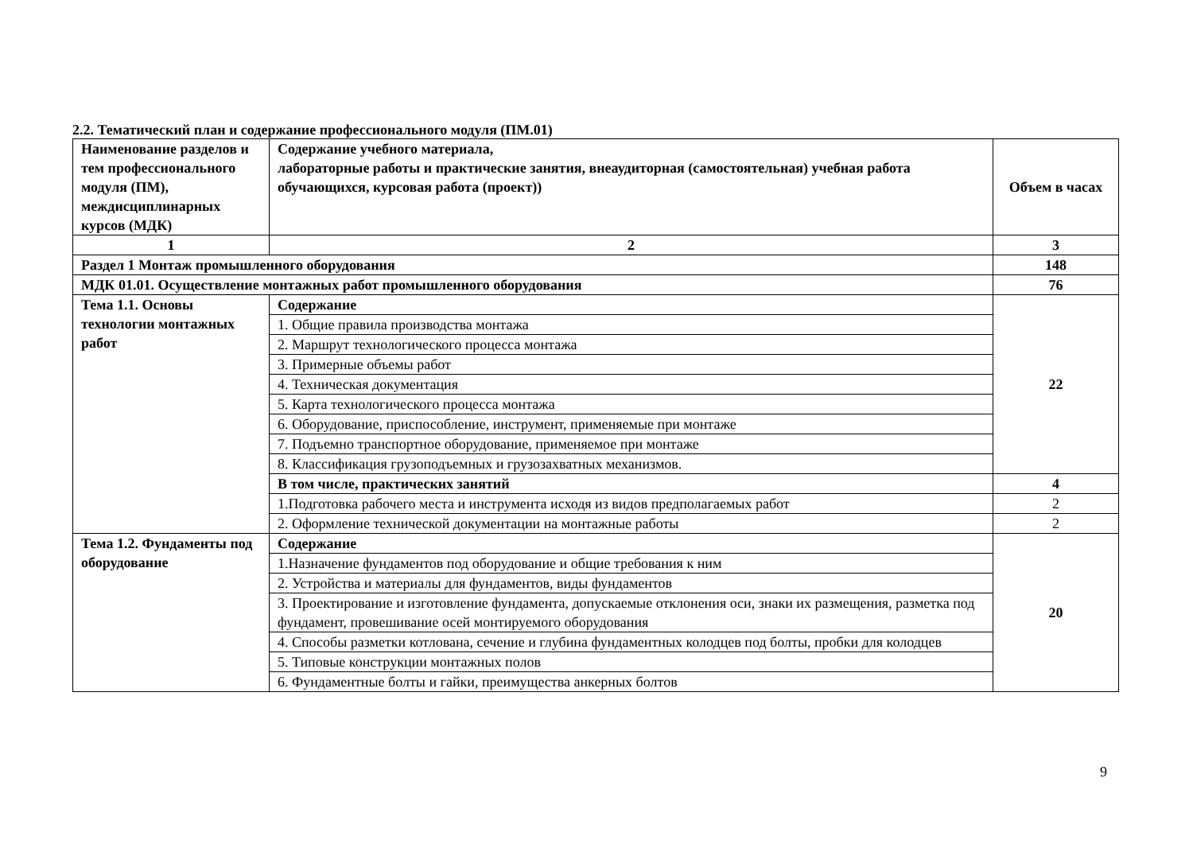2.2. Тематический план и содержание профессионального модуля (ПМ.01)
| Наименование разделов и тем профессионального модуля (ПМ), междисциплинарных курсов (МДК) | Содержание учебного материала, лабораторные работы и практические занятия, внеаудиторная (самостоятельная) учебная работа обучающихся, курсовая работа (проект)) | Объем в часах |
| --- | --- | --- |
| 1 | 2 | 3 |
| Раздел 1 Монтаж промышленного оборудования | | 148 |
| МДК 01.01. Осуществление монтажных работ промышленного оборудования | | 76 |
| Тема 1.1. Основы технологии монтажных работ | Содержание | 22 |
| | 1. Общие правила производства монтажа | |
| | 2. Маршрут технологического процесса монтажа | |
| | 3. Примерные объемы работ | |
| | 4. Техническая документация | |
| | 5. Карта технологического процесса монтажа | |
| | 6. Оборудование, приспособление, инструмент, применяемые при монтаже | |
| | 7. Подъемно транспортное оборудование, применяемое при монтаже | |
| | 8. Классификация грузоподъемных и грузозахватных механизмов. | |
| | В том числе, практических занятий | 4 |
| | 1.Подготовка рабочего места и инструмента исходя из видов предполагаемых работ | 2 |
| | 2. Оформление технической документации на монтажные работы | 2 |
| Тема 1.2. Фундаменты под оборудование | Содержание | 20 |
| | 1.Назначение фундаментов под оборудование и общие требования к ним | |
| | 2. Устройства и материалы для фундаментов, виды фундаментов | |
| | 3. Проектирование и изготовление фундамента, допускаемые отклонения оси, знаки их размещения, разметка под фундамент, провешивание осей монтируемого оборудования | |
| | 4. Способы разметки котлована, сечение и глубина фундаментных колодцев под болты, пробки для колодцев | |
| | 5. Типовые конструкции монтажных полов | |
| | 6. Фундаментные болты и гайки, преимущества анкерных болтов | |
9